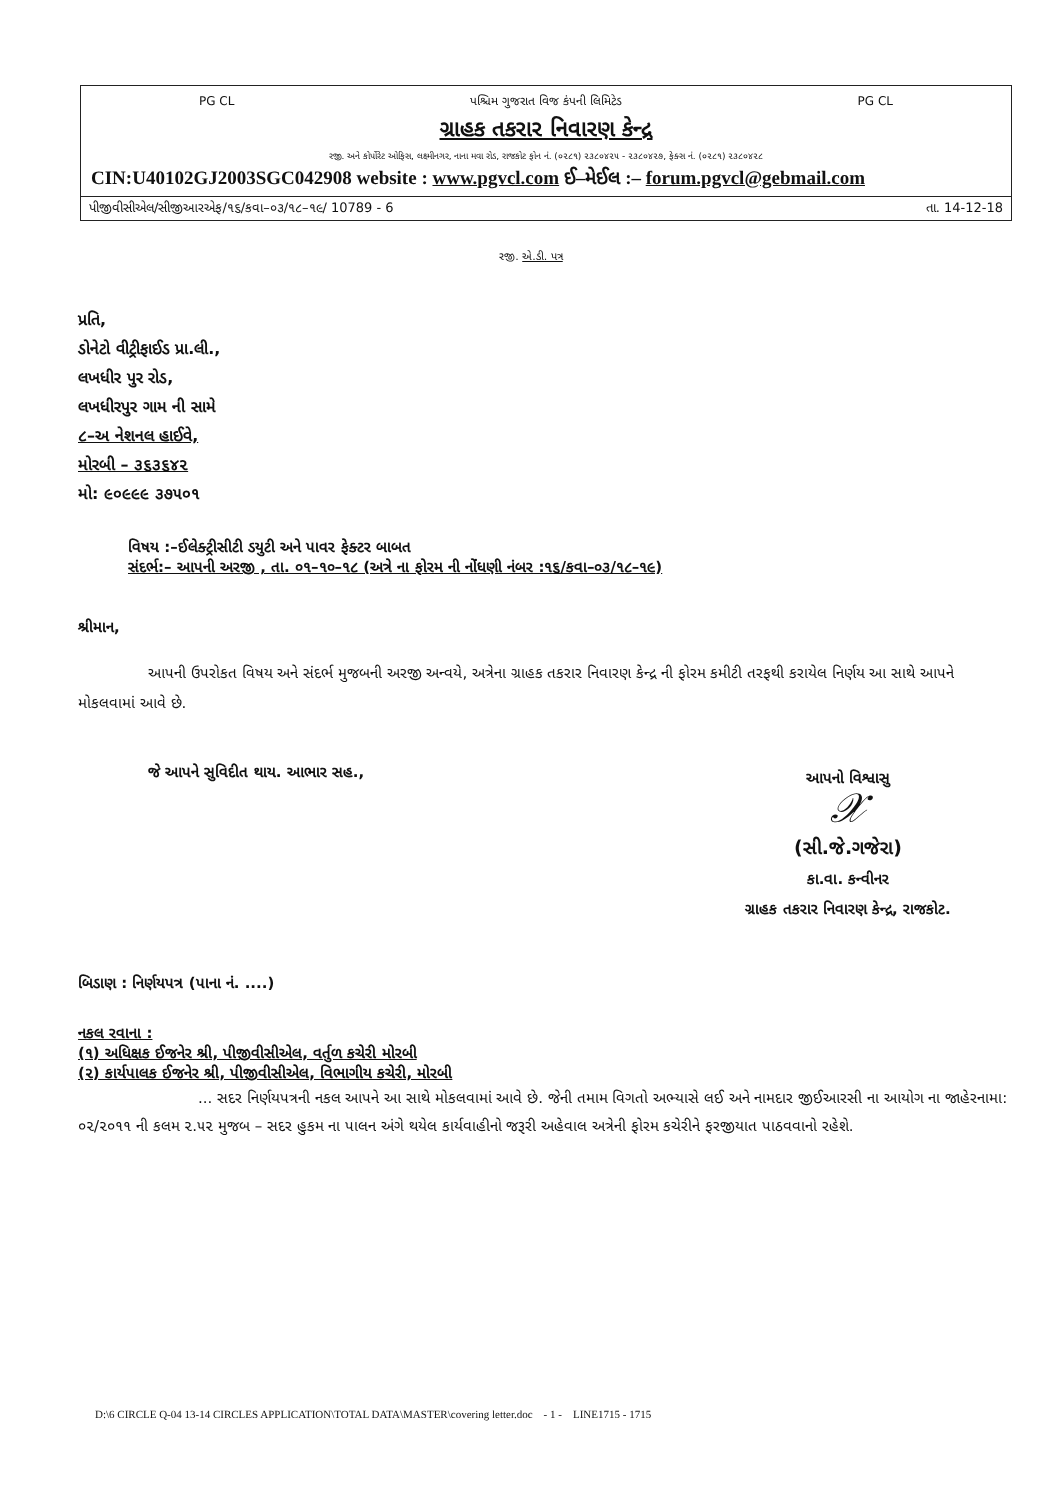PG CL પશ્ચિમ ગુજરાત વિજ કંપની લિમિટેડ PG CL
ગ્રાહક તકરાર નિવારણ કેન્દ્ર
રજી. અને કોર્પોરેટ ઓફિસ, લક્ષ્મીનગર, નાના મવા રોડ, રાજકોટ ફોન નં. (૦૨૮૧) ૨૩૮૦૪૨૫ - ૨૩૮૦૪૨૭, ફેક્સ નં. (૦૨૮૧) ૨૩૮૦૪૨૮
CIN:U40102GJ2003SGC042908 website : www.pgvcl.com ઈ–મેઈલ :– forum.pgvcl@gebmail.com
પીજીવીસીએલ/સીજીઆરએફ/૧૬/કવા–૦૩/૧૮–૧૯/ 10789 - 6 તા. 14-12-18
રજી. એ.ડી. પત્ર
પ્રતિ,
ડોનેટો વીટ્રીફાઈડ પ્રા.લી.,
લખધીર પુર રોડ,
લખધીરપુર ગામ ની સામે
૮–અ નેશનલ હાઈવે,
મોરબી – ૩૬૩૬૪૨
મો: ૯૦૯૯૯ ૩૭૫૦૧
વિષય :–ઈલેક્ટ્રીસીટી ડયુટી અને પાવર ફેક્ટર બાબત
સંદર્ભ:– આપની અરજી , તા. ૦૧–૧૦–૧૮ (અત્રે ના ફોરમ ની નોંધણી નંબર :૧૬/કવા–૦૩/૧૮–૧૯)
શ્રીમાન,
આપની ઉપરોકત વિષય અને સંદર્ભ મુજબની અરજી અન્વયે, અત્રેના ગ્રાહક તકરાર નિવારણ કેન્દ્ર ની ફોરમ કમીટી તરફથી કરાયેલ નિર્ણય આ સાથે આપને મોકલવામાં આવે છે.
જે આપને સુવિદીત થાય. આભાર સહ.,
આપનો વિશ્વાસુ
𝒳
(સી.જે.ગજેરા)
કા.વા. કન્વીનર
ગ્રાહક તકરાર નિવારણ કેન્દ્ર, રાજકોટ.
બિડાણ : નિર્ણયપત્ર (પાના નં. ....)
નકલ રવાના :
(૧) અધિક્ષક ઈજનેર શ્રી, પીજીવીસીએલ, વર્તુળ કચેરી મોરબી
(૨) કાર્યપાલક ઈજનેર શ્રી, પીજીવીસીએલ, વિભાગીય કચેરી, મોરબી
... સદર નિર્ણયપત્રની નકલ આપને આ સાથે મોકલવામાં આવે છે. જેની તમામ વિગતો અભ્યાસે લઈ અને નામદાર જીઈઆરસી ના આયોગ ના જાહેરનામા: ૦૨/૨૦૧૧ ની કલમ ૨.૫૨ મુજબ – સદર હુકમ ના પાલન અંગે થયેલ કાર્યવાહીનો જરૂરી અહેવાલ અત્રેની ફોરમ કચેરીને ફરજીયાત પાઠવવાનો રહેશે.
D:\6 CIRCLE Q-04 13-14 CIRCLES APPLICATION\TOTAL DATA\MASTER\covering letter.doc - 1 - LINE1715 - 1715